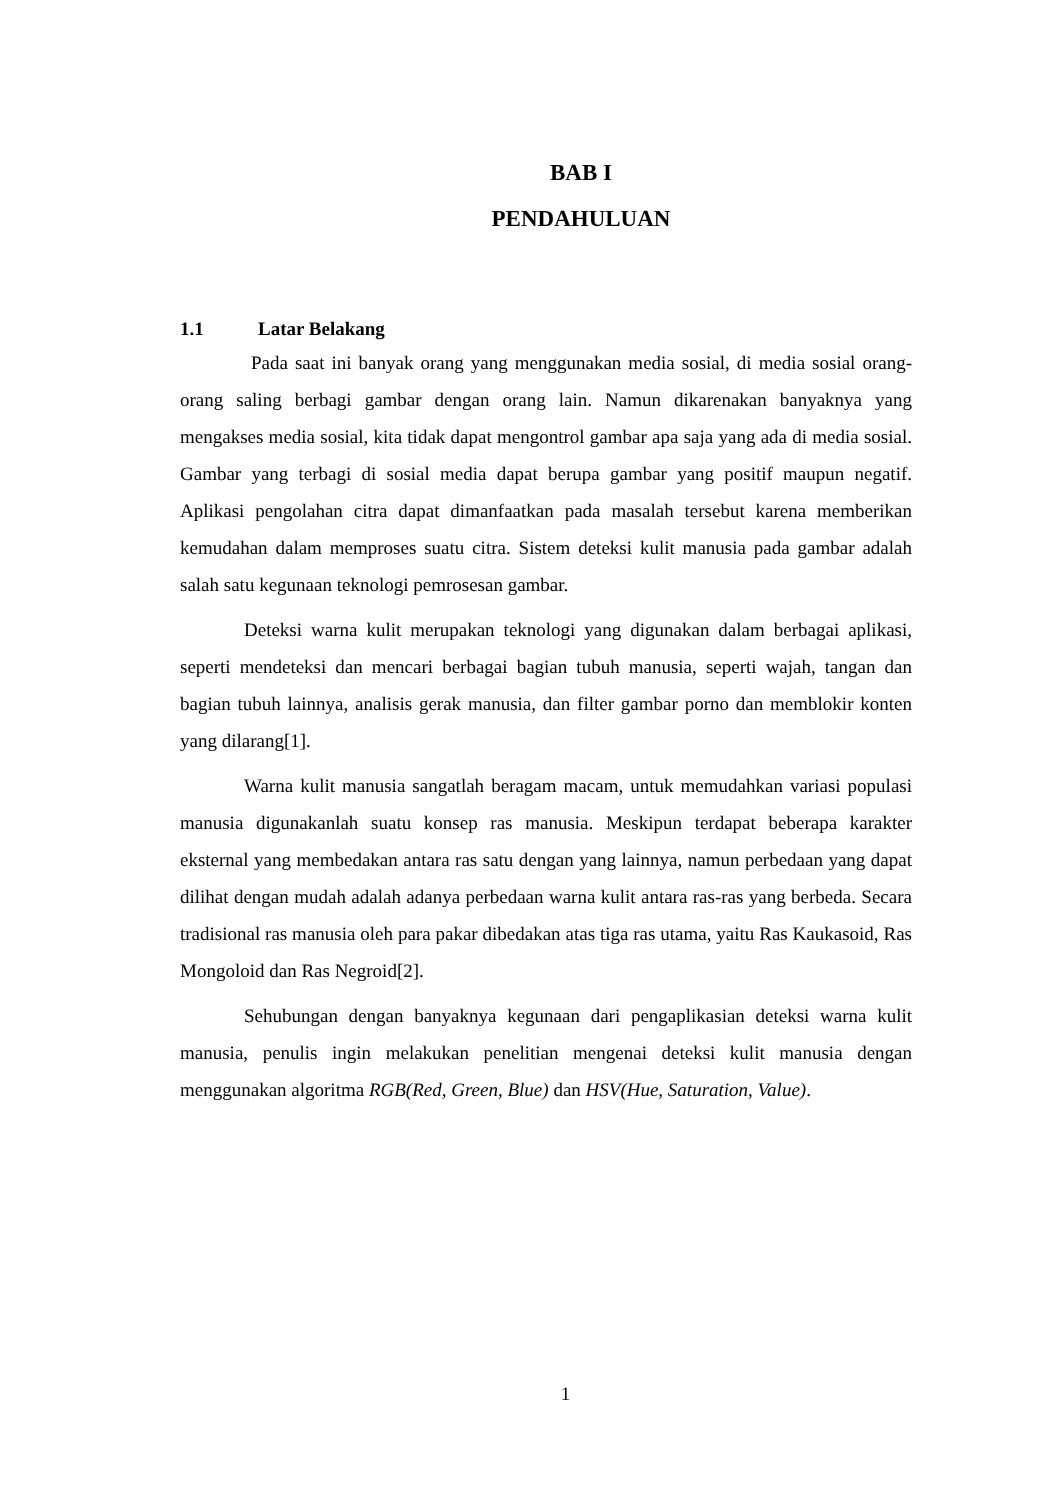BAB I
PENDAHULUAN
1.1 Latar Belakang
Pada saat ini banyak orang yang menggunakan media sosial, di media sosial orang-orang saling berbagi gambar dengan orang lain. Namun dikarenakan banyaknya yang mengakses media sosial, kita tidak dapat mengontrol gambar apa saja yang ada di media sosial. Gambar yang terbagi di sosial media dapat berupa gambar yang positif maupun negatif. Aplikasi pengolahan citra dapat dimanfaatkan pada masalah tersebut karena memberikan kemudahan dalam memproses suatu citra. Sistem deteksi kulit manusia pada gambar adalah salah satu kegunaan teknologi pemrosesan gambar.
Deteksi warna kulit merupakan teknologi yang digunakan dalam berbagai aplikasi, seperti mendeteksi dan mencari berbagai bagian tubuh manusia, seperti wajah, tangan dan bagian tubuh lainnya, analisis gerak manusia, dan filter gambar porno dan memblokir konten yang dilarang[1].
Warna kulit manusia sangatlah beragam macam, untuk memudahkan variasi populasi manusia digunakanlah suatu konsep ras manusia. Meskipun terdapat beberapa karakter eksternal yang membedakan antara ras satu dengan yang lainnya, namun perbedaan yang dapat dilihat dengan mudah adalah adanya perbedaan warna kulit antara ras-ras yang berbeda. Secara tradisional ras manusia oleh para pakar dibedakan atas tiga ras utama, yaitu Ras Kaukasoid, Ras Mongoloid dan Ras Negroid[2].
Sehubungan dengan banyaknya kegunaan dari pengaplikasian deteksi warna kulit manusia, penulis ingin melakukan penelitian mengenai deteksi kulit manusia dengan menggunakan algoritma RGB(Red, Green, Blue) dan HSV(Hue, Saturation, Value).
1